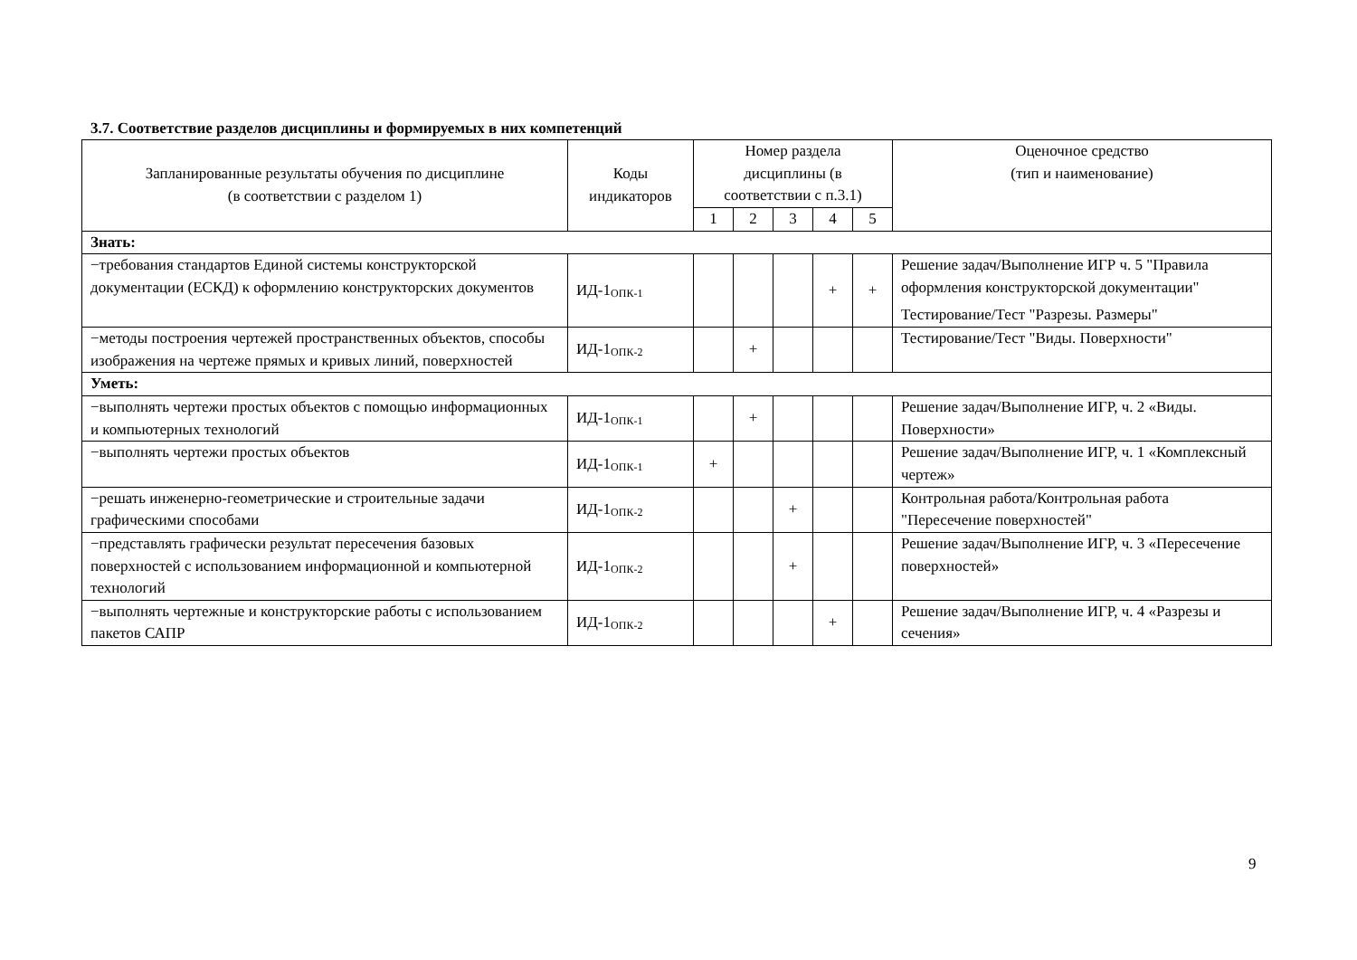3.7. Соответствие разделов дисциплины и формируемых в них компетенций
| Запланированные результаты обучения по дисциплине (в соответствии с разделом 1) | Коды индикаторов | Номер раздела дисциплины (в соответствии с п.3.1) | | | | | Оценочное средство (тип и наименование) |
| --- | --- | --- | --- | --- | --- | --- | --- |
| | | 1 | 2 | 3 | 4 | 5 | |
| Знать: | | | | | | | |
| −требования стандартов Единой системы конструкторской документации (ЕСКД) к оформлению конструкторских документов | ИД-1<sub>ОПК-1</sub> | | | | + | + | Решение задач/Выполнение ИГР ч. 5 "Правила оформления конструкторской документации" Тестирование/Тест "Разрезы. Размеры" |
| −методы построения чертежей пространственных объектов, способы изображения на чертеже прямых и кривых линий, поверхностей | ИД-1<sub>ОПК-2</sub> | | + | | | | Тестирование/Тест "Виды. Поверхности" |
| Уметь: | | | | | | | |
| −выполнять чертежи простых объектов с помощью информационных и компьютерных технологий | ИД-1<sub>ОПК-1</sub> | | + | | | | Решение задач/Выполнение ИГР, ч. 2 «Виды. Поверхности» |
| −выполнять чертежи простых объектов | ИД-1<sub>ОПК-1</sub> | + | | | | | Решение задач/Выполнение ИГР, ч. 1 «Комплексный чертеж» |
| −решать инженерно-геометрические и строительные задачи графическими способами | ИД-1<sub>ОПК-2</sub> | | | + | | | Контрольная работа/Контрольная работа "Пересечение поверхностей" |
| −представлять графически результат пересечения базовых поверхностей с использованием информационной и компьютерной технологий | ИД-1<sub>ОПК-2</sub> | | | + | | | Решение задач/Выполнение ИГР, ч. 3 «Пересечение поверхностей» |
| −выполнять чертежные и конструкторские работы с использованием пакетов САПР | ИД-1<sub>ОПК-2</sub> | | | | + | | Решение задач/Выполнение ИГР, ч. 4 «Разрезы и сечения» |
9